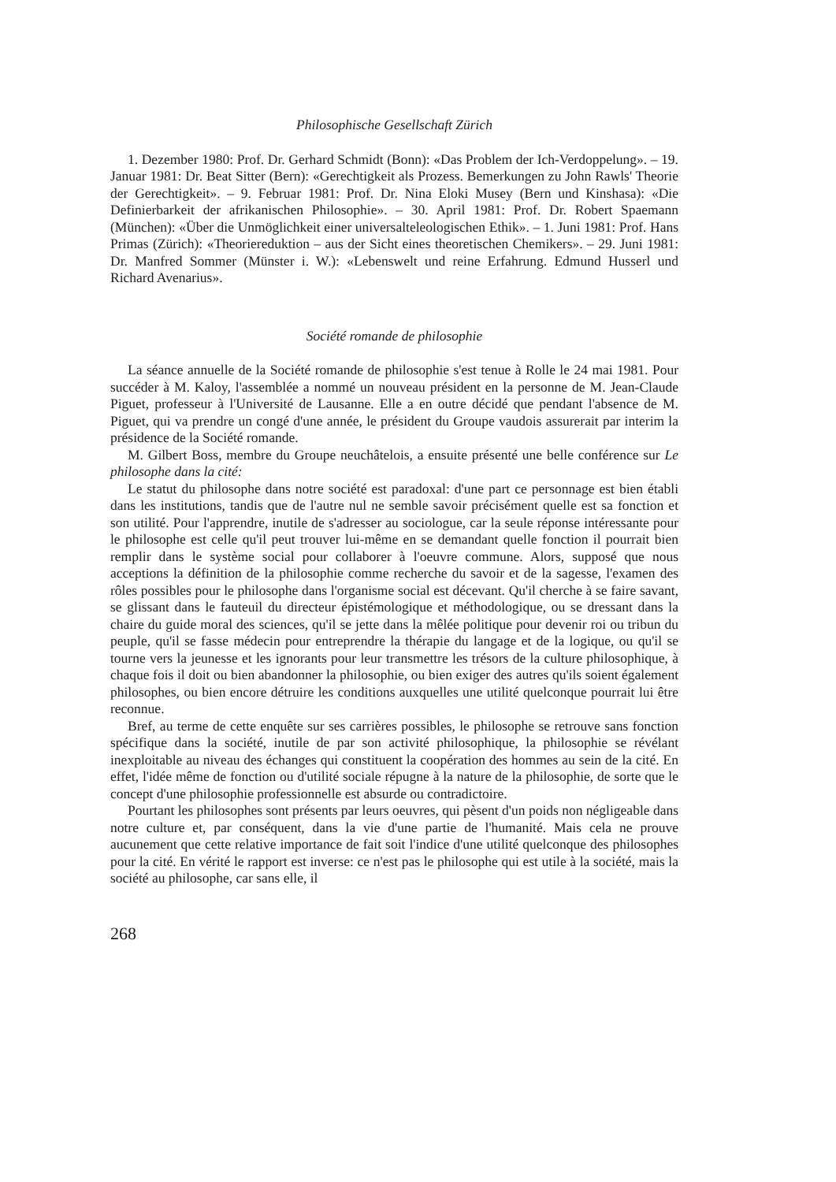Philosophische Gesellschaft Zürich
1. Dezember 1980: Prof. Dr. Gerhard Schmidt (Bonn): «Das Problem der Ich-Verdoppelung». – 19. Januar 1981: Dr. Beat Sitter (Bern): «Gerechtigkeit als Prozess. Bemerkungen zu John Rawls' Theorie der Gerechtigkeit». – 9. Februar 1981: Prof. Dr. Nina Eloki Musey (Bern und Kinshasa): «Die Definierbarkeit der afrikanischen Philosophie». – 30. April 1981: Prof. Dr. Robert Spaemann (München): «Über die Unmöglichkeit einer universalteleologischen Ethik». – 1. Juni 1981: Prof. Hans Primas (Zürich): «Theoriereduktion – aus der Sicht eines theoretischen Chemikers». – 29. Juni 1981: Dr. Manfred Sommer (Münster i. W.): «Lebenswelt und reine Erfahrung. Edmund Husserl und Richard Avenarius».
Société romande de philosophie
La séance annuelle de la Société romande de philosophie s'est tenue à Rolle le 24 mai 1981. Pour succéder à M. Kaloy, l'assemblée a nommé un nouveau président en la personne de M. Jean-Claude Piguet, professeur à l'Université de Lausanne. Elle a en outre décidé que pendant l'absence de M. Piguet, qui va prendre un congé d'une année, le président du Groupe vaudois assurerait par interim la présidence de la Société romande.
M. Gilbert Boss, membre du Groupe neuchâtelois, a ensuite présenté une belle conférence sur Le philosophe dans la cité:
Le statut du philosophe dans notre société est paradoxal: d'une part ce personnage est bien établi dans les institutions, tandis que de l'autre nul ne semble savoir précisément quelle est sa fonction et son utilité. Pour l'apprendre, inutile de s'adresser au sociologue, car la seule réponse intéressante pour le philosophe est celle qu'il peut trouver lui-même en se demandant quelle fonction il pourrait bien remplir dans le système social pour collaborer à l'oeuvre commune. Alors, supposé que nous acceptions la définition de la philosophie comme recherche du savoir et de la sagesse, l'examen des rôles possibles pour le philosophe dans l'organisme social est décevant. Qu'il cherche à se faire savant, se glissant dans le fauteuil du directeur épistémologique et méthodologique, ou se dressant dans la chaire du guide moral des sciences, qu'il se jette dans la mêlée politique pour devenir roi ou tribun du peuple, qu'il se fasse médecin pour entreprendre la thérapie du langage et de la logique, ou qu'il se tourne vers la jeunesse et les ignorants pour leur transmettre les trésors de la culture philosophique, à chaque fois il doit ou bien abandonner la philosophie, ou bien exiger des autres qu'ils soient également philosophes, ou bien encore détruire les conditions auxquelles une utilité quelconque pourrait lui être reconnue.
Bref, au terme de cette enquête sur ses carrières possibles, le philosophe se retrouve sans fonction spécifique dans la société, inutile de par son activité philosophique, la philosophie se révélant inexploitable au niveau des échanges qui constituent la coopération des hommes au sein de la cité. En effet, l'idée même de fonction ou d'utilité sociale répugne à la nature de la philosophie, de sorte que le concept d'une philosophie professionnelle est absurde ou contradictoire.
Pourtant les philosophes sont présents par leurs oeuvres, qui pèsent d'un poids non négligeable dans notre culture et, par conséquent, dans la vie d'une partie de l'humanité. Mais cela ne prouve aucunement que cette relative importance de fait soit l'indice d'une utilité quelconque des philosophes pour la cité. En vérité le rapport est inverse: ce n'est pas le philosophe qui est utile à la société, mais la société au philosophe, car sans elle, il
268